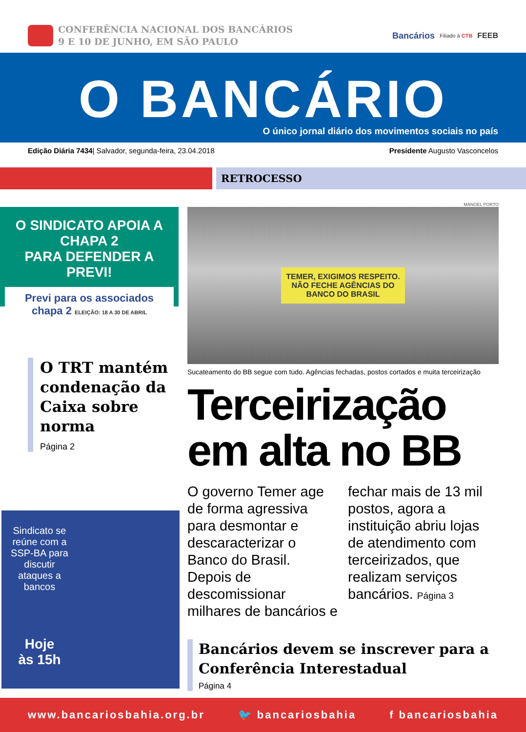CONFERÊNCIA NACIONAL DOS BANCÁRIOS
9 E 10 DE JUNHO, EM SÃO PAULO
Bancários Filiado à CTB FEEB
O BANCÁRIO
O único jornal diário dos movimentos sociais no país
Edição Diária 7434| Salvador, segunda-feira, 23.04.2018 Presidente Augusto Vasconcelos
RETROCESSO
O SINDICATO APOIA A CHAPA 2
PARA DEFENDER A PREVI!
Previ para os associados chapa 2 ELEIÇÃO: 18 A 30 DE ABRIL
O TRT mantém condenação da Caixa sobre norma
Página 2
Sindicato se reúne com a SSP-BA para discutir ataques a bancos
Hoje
às 15h
MANOEL PORTO
TEMER, EXIGIMOS RESPEITO.
NÃO FECHE AGÊNCIAS DO
BANCO DO BRASIL
Sucateamento do BB segue com tudo. Agências fechadas, postos cortados e muita terceirização
Terceirização em alta no BB
O governo Temer age de forma agressiva para desmontar e descaracterizar o Banco do Brasil. Depois de descomissionar milhares de bancários e fechar mais de 13 mil postos, agora a instituição abriu lojas de atendimento com terceirizados, que realizam serviços bancários. Página 3
Bancários devem se inscrever para a Conferência Interestadual
Página 4
www.bancariosbahia.org.br 🐦 bancariosbahia f bancariosbahia